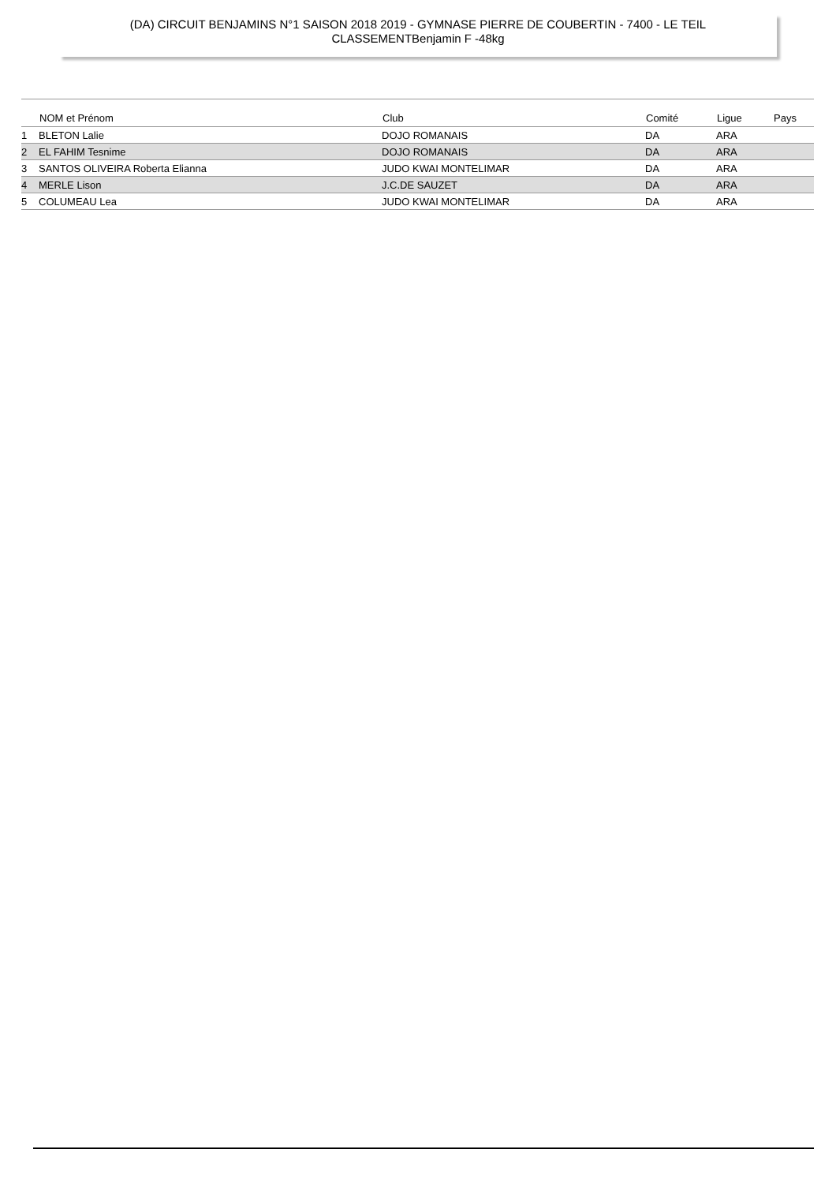(DA) CIRCUIT BENJAMINS N°1 SAISON 2018 2019 - GYMNASE PIERRE DE COUBERTIN - 7400 - LE TEIL
CLASSEMENTBenjamin F -48kg
| | NOM et Prénom | Club | Comité | Ligue | Pays |
| --- | --- | --- | --- | --- | --- |
| 1 | BLETON Lalie | DOJO ROMANAIS | DA | ARA | |
| 2 | EL FAHIM Tesnime | DOJO ROMANAIS | DA | ARA | |
| 3 | SANTOS OLIVEIRA Roberta Elianna | JUDO KWAI MONTELIMAR | DA | ARA | |
| 4 | MERLE Lison | J.C.DE SAUZET | DA | ARA | |
| 5 | COLUMEAU Lea | JUDO KWAI MONTELIMAR | DA | ARA | |